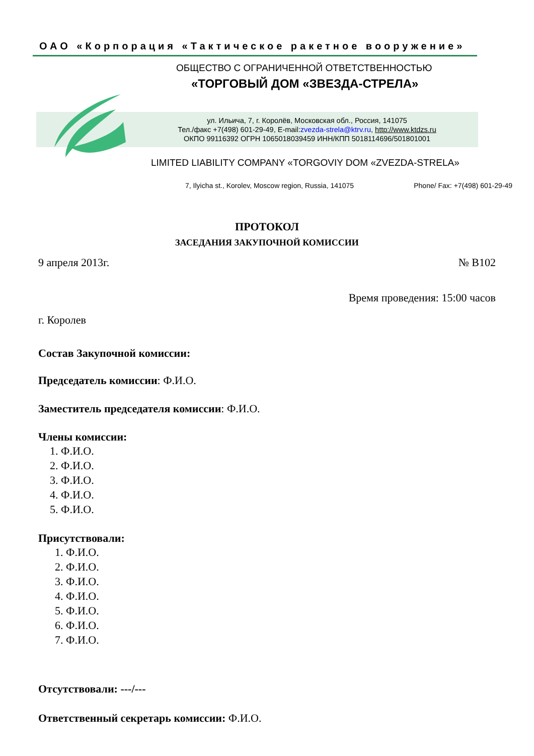ОАО «Корпорация «Тактическое ракетное вооружение»
ОБЩЕСТВО С ОГРАНИЧЕННОЙ ОТВЕТСТВЕННОСТЬЮ
«ТОРГОВЫЙ ДОМ «ЗВЕЗДА-СТРЕЛА»
ул. Ильича, 7, г. Королёв, Московская обл., Россия, 141075
Тел./факс +7(498) 601-29-49, E-mail:zvezda-strela@ktrv.ru, http://www.ktdzs.ru
ОКПО 99116392 ОГРН 1065018039459 ИНН/КПП 5018114696/501801001
LIMITED LIABILITY COMPANY «TORGOVIY DOM «ZVEZDA-STRELA»
7, Ilyicha st., Korolev, Moscow region, Russia, 141075 Phone/ Fax: +7(498) 601-29-49
ПРОТОКОЛ
ЗАСЕДАНИЯ ЗАКУПОЧНОЙ КОМИССИИ
9 апреля 2013г. № В102
Время проведения: 15:00 часов
г. Королев
Состав Закупочной комиссии:
Председатель комиссии: Ф.И.О.
Заместитель председателя комиссии: Ф.И.О.
Члены комиссии:
1. Ф.И.О.
2. Ф.И.О.
3. Ф.И.О.
4. Ф.И.О.
5. Ф.И.О.
Присутствовали:
1. Ф.И.О.
2. Ф.И.О.
3. Ф.И.О.
4. Ф.И.О.
5. Ф.И.О.
6. Ф.И.О.
7. Ф.И.О.
Отсутствовали: ---/---
Ответственный секретарь комиссии: Ф.И.О.